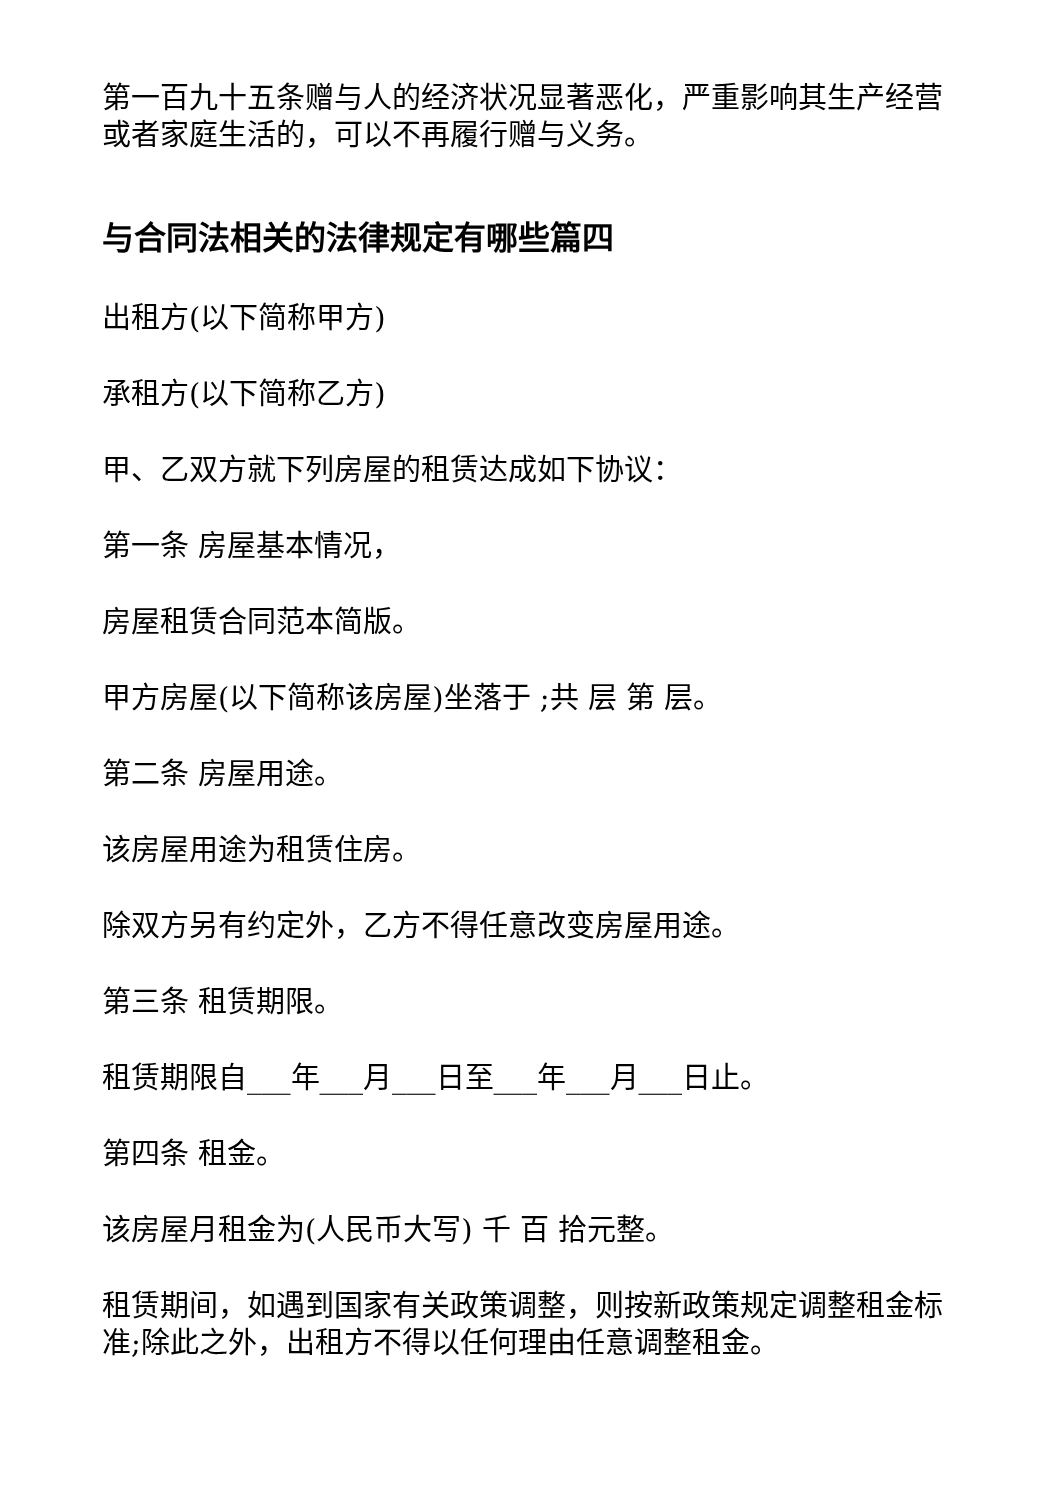第一百九十五条赠与人的经济状况显著恶化，严重影响其生产经营或者家庭生活的，可以不再履行赠与义务。
与合同法相关的法律规定有哪些篇四
出租方(以下简称甲方)
承租方(以下简称乙方)
甲、乙双方就下列房屋的租赁达成如下协议：
第一条 房屋基本情况，
房屋租赁合同范本简版。
甲方房屋(以下简称该房屋)坐落于 ;共 层 第 层。
第二条 房屋用途。
该房屋用途为租赁住房。
除双方另有约定外，乙方不得任意改变房屋用途。
第三条 租赁期限。
租赁期限自___年___月___日至___年___月___日止。
第四条 租金。
该房屋月租金为(人民币大写) 千 百 拾元整。
租赁期间，如遇到国家有关政策调整，则按新政策规定调整租金标准;除此之外，出租方不得以任何理由任意调整租金。